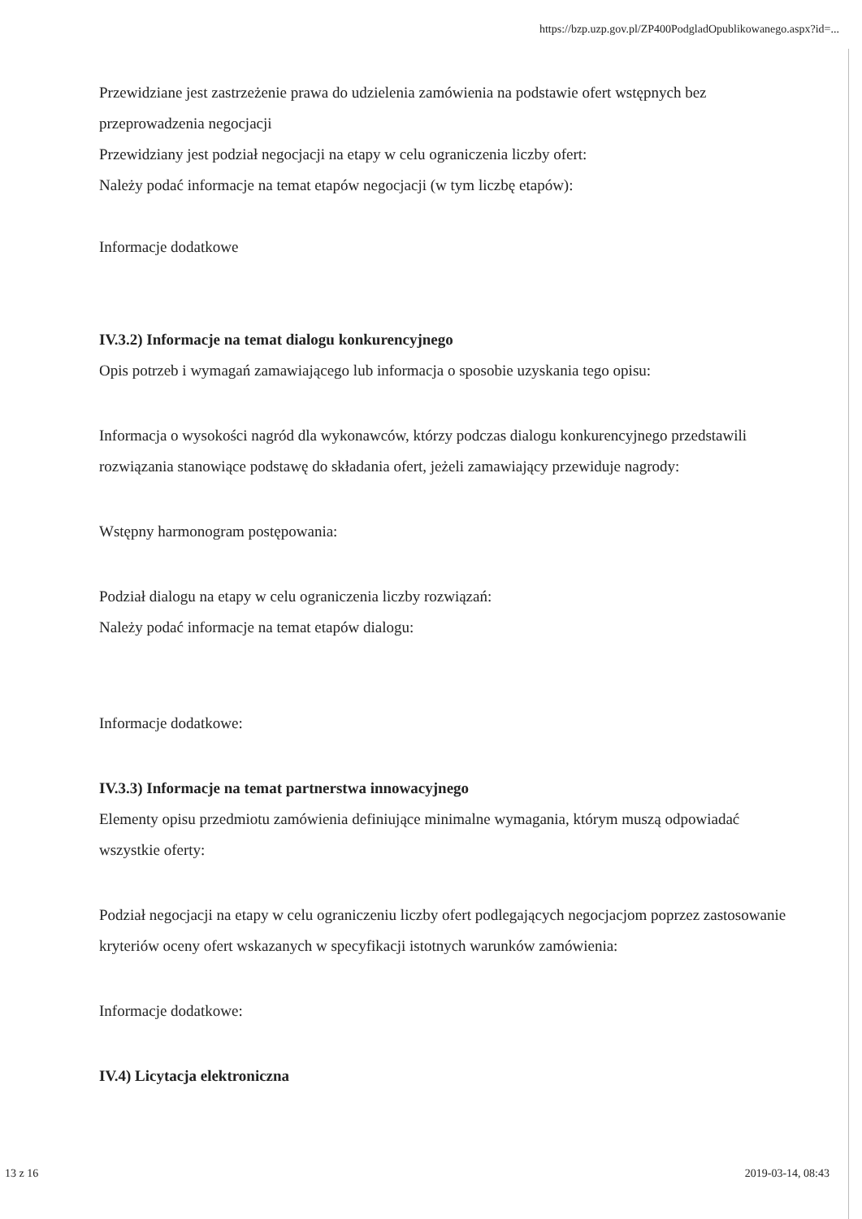https://bzp.uzp.gov.pl/ZP400PodgladOpublikowanego.aspx?id=...
Przewidziane jest zastrzeżenie prawa do udzielenia zamówienia na podstawie ofert wstępnych bez przeprowadzenia negocjacji
Przewidziany jest podział negocjacji na etapy w celu ograniczenia liczby ofert:
Należy podać informacje na temat etapów negocjacji (w tym liczbę etapów):
Informacje dodatkowe
IV.3.2) Informacje na temat dialogu konkurencyjnego
Opis potrzeb i wymagań zamawiającego lub informacja o sposobie uzyskania tego opisu:
Informacja o wysokości nagród dla wykonawców, którzy podczas dialogu konkurencyjnego przedstawili rozwiązania stanowiące podstawę do składania ofert, jeżeli zamawiający przewiduje nagrody:
Wstępny harmonogram postępowania:
Podział dialogu na etapy w celu ograniczenia liczby rozwiązań:
Należy podać informacje na temat etapów dialogu:
Informacje dodatkowe:
IV.3.3) Informacje na temat partnerstwa innowacyjnego
Elementy opisu przedmiotu zamówienia definiujące minimalne wymagania, którym muszą odpowiadać wszystkie oferty:
Podział negocjacji na etapy w celu ograniczeniu liczby ofert podlegających negocjacjom poprzez zastosowanie kryteriów oceny ofert wskazanych w specyfikacji istotnych warunków zamówienia:
Informacje dodatkowe:
IV.4) Licytacja elektroniczna
13 z 16 2019-03-14, 08:43